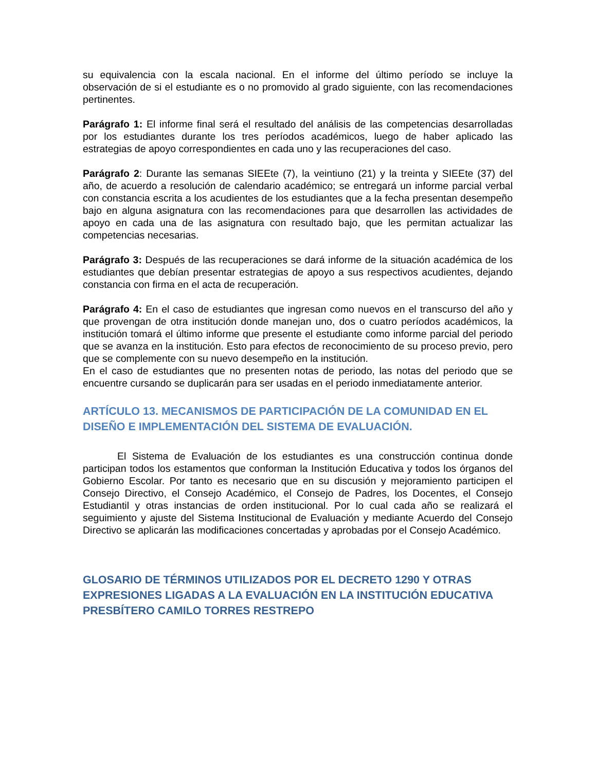su equivalencia con la escala nacional. En el informe del último período se incluye la observación de si el estudiante es o no promovido al grado siguiente, con las recomendaciones pertinentes.
Parágrafo 1: El informe final será el resultado del análisis de las competencias desarrolladas por los estudiantes durante los tres períodos académicos, luego de haber aplicado las estrategias de apoyo correspondientes en cada uno y las recuperaciones del caso.
Parágrafo 2: Durante las semanas SIEEte (7), la veintiuno (21) y la treinta y SIEEte (37) del año, de acuerdo a resolución de calendario académico; se entregará un informe parcial verbal con constancia escrita a los acudientes de los estudiantes que a la fecha presentan desempeño bajo en alguna asignatura con las recomendaciones para que desarrollen las actividades de apoyo en cada una de las asignatura con resultado bajo, que les permitan actualizar las competencias necesarias.
Parágrafo 3: Después de las recuperaciones se dará informe de la situación académica de los estudiantes que debían presentar estrategias de apoyo a sus respectivos acudientes, dejando constancia con firma en el acta de recuperación.
Parágrafo 4: En el caso de estudiantes que ingresan como nuevos en el transcurso del año y que provengan de otra institución donde manejan uno, dos o cuatro períodos académicos, la institución tomará el último informe que presente el estudiante como informe parcial del periodo que se avanza en la institución. Esto para efectos de reconocimiento de su proceso previo, pero que se complemente con su nuevo desempeño en la institución.
En el caso de estudiantes que no presenten notas de periodo, las notas del periodo que se encuentre cursando se duplicarán para ser usadas en el periodo inmediatamente anterior.
ARTÍCULO 13. MECANISMOS DE PARTICIPACIÓN DE LA COMUNIDAD EN EL DISEÑO E IMPLEMENTACIÓN DEL SISTEMA DE EVALUACIÓN.
El Sistema de Evaluación de los estudiantes es una construcción continua donde participan todos los estamentos que conforman la Institución Educativa y todos los órganos del Gobierno Escolar. Por tanto es necesario que en su discusión y mejoramiento participen el Consejo Directivo, el Consejo Académico, el Consejo de Padres, los Docentes, el Consejo Estudiantil y otras instancias de orden institucional. Por lo cual cada año se realizará el seguimiento y ajuste del Sistema Institucional de Evaluación y mediante Acuerdo del Consejo Directivo se aplicarán las modificaciones concertadas y aprobadas por el Consejo Académico.
GLOSARIO DE TÉRMINOS UTILIZADOS POR EL DECRETO 1290 Y OTRAS EXPRESIONES LIGADAS A LA EVALUACIÓN EN LA INSTITUCIÓN EDUCATIVA PRESBÍTERO CAMILO TORRES RESTREPO